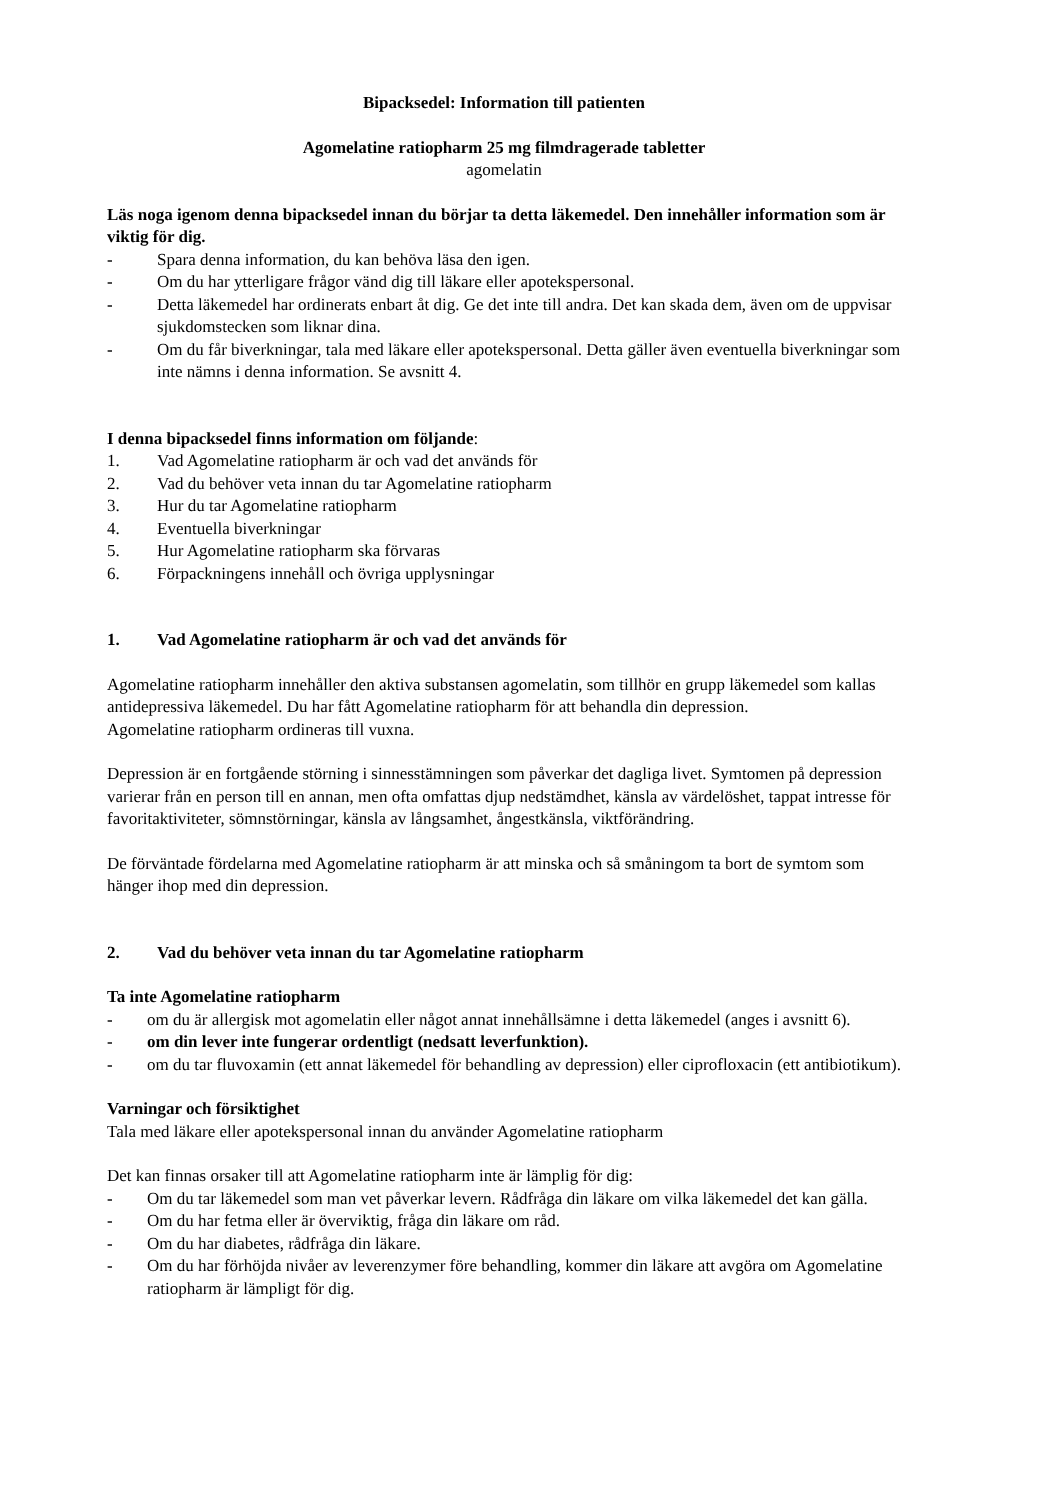Bipacksedel: Information till patienten
Agomelatine ratiopharm 25 mg filmdragerade tabletter
agomelatin
Läs noga igenom denna bipacksedel innan du börjar ta detta läkemedel. Den innehåller information som är viktig för dig.
- Spara denna information, du kan behöva läsa den igen.
- Om du har ytterligare frågor vänd dig till läkare eller apotekspersonal.
- Detta läkemedel har ordinerats enbart åt dig. Ge det inte till andra. Det kan skada dem, även om de uppvisar sjukdomstecken som liknar dina.
- Om du får biverkningar, tala med läkare eller apotekspersonal. Detta gäller även eventuella biverkningar som inte nämns i denna information. Se avsnitt 4.
I denna bipacksedel finns information om följande:
1. Vad Agomelatine ratiopharm är och vad det används för
2. Vad du behöver veta innan du tar Agomelatine ratiopharm
3. Hur du tar Agomelatine ratiopharm
4. Eventuella biverkningar
5. Hur Agomelatine ratiopharm ska förvaras
6. Förpackningens innehåll och övriga upplysningar
1. Vad Agomelatine ratiopharm är och vad det används för
Agomelatine ratiopharm innehåller den aktiva substansen agomelatin, som tillhör en grupp läkemedel som kallas antidepressiva läkemedel. Du har fått Agomelatine ratiopharm för att behandla din depression.
Agomelatine ratiopharm ordineras till vuxna.
Depression är en fortgående störning i sinnesstämningen som påverkar det dagliga livet. Symtomen på depression varierar från en person till en annan, men ofta omfattas djup nedstämdhet, känsla av värdelöshet, tappat intresse för favoritaktiviteter, sömnstörningar, känsla av långsamhet, ångestkänsla, viktförändring.
De förväntade fördelarna med Agomelatine ratiopharm är att minska och så småningom ta bort de symtom som hänger ihop med din depression.
2. Vad du behöver veta innan du tar Agomelatine ratiopharm
Ta inte Agomelatine ratiopharm
- om du är allergisk mot agomelatin eller något annat innehållsämne i detta läkemedel (anges i avsnitt 6).
- om din lever inte fungerar ordentligt (nedsatt leverfunktion).
- om du tar fluvoxamin (ett annat läkemedel för behandling av depression) eller ciprofloxacin (ett antibiotikum).
Varningar och försiktighet
Tala med läkare eller apotekspersonal innan du använder Agomelatine ratiopharm
Det kan finnas orsaker till att Agomelatine ratiopharm inte är lämplig för dig:
- Om du tar läkemedel som man vet påverkar levern. Rådfråga din läkare om vilka läkemedel det kan gälla.
- Om du har fetma eller är överviktig, fråga din läkare om råd.
- Om du har diabetes, rådfråga din läkare.
- Om du har förhöjda nivåer av leverenzymer före behandling, kommer din läkare att avgöra om Agomelatine ratiopharm är lämpligt för dig.